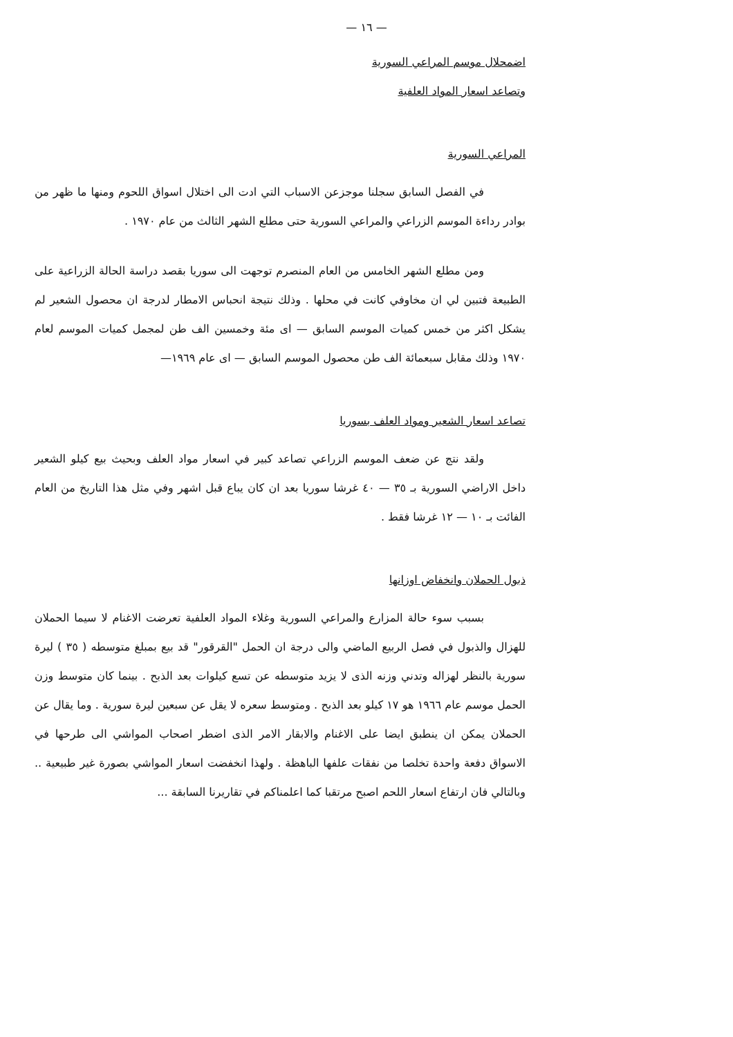— ١٦ —
اضمحلال موسم المراعي السورية
وتصاعد اسعار المواد العلفية
المراعي السورية
في الفصل السابق سجلنا موجزعن الاسباب التي ادت الى اختلال اسواق اللحوم ومنها ما ظهر من بوادر رداءة الموسم الزراعي والمراعي السورية حتى مطلع الشهر الثالث من عام ١٩٧٠ .
ومن مطلع الشهر الخامس من العام المنصرم توجهت الى سوريا بقصد دراسة الحالة الزراعية على الطبيعة فتبين لي ان مخاوفي كانت في محلها . وذلك نتيجة انحباس الامطار لدرجة ان محصول الشعير لم يشكل اكثر من خمس كميات الموسم السابق — اى مئة وخمسين الف طن لمجمل كميات الموسم لعام ١٩٧٠ وذلك مقابل سبعمائة الف طن محصول الموسم السابق — اى عام ١٩٦٩—
تصاعد اسعار الشعير ومواد العلف بسوريا
ولقد نتج عن ضعف الموسم الزراعي تصاعد كبير في اسعار مواد العلف وبحيث بيع كيلو الشعير داخل الاراضي السورية بـ ٣٥ — ٤٠ غرشا سوريا بعد ان كان يباع قبل اشهر وفي مثل هذا التاريخ من العام الفائت بـ ١٠ — ١٢ غرشا فقط .
ذبول الحملان وانخفاض اوزانها
بسبب سوء حالة المزارع والمراعي السورية وغلاء المواد العلفية تعرضت الاغنام لا سيما الحملان للهزال والذبول في فصل الربيع الماضي والى درجة ان الحمل "القرقور" قد بيع بمبلغ متوسطه ( ٣٥ ) ليرة سورية بالنظر لهزاله وتدني وزنه الذى لا يزيد متوسطه عن تسع كيلوات بعد الذبح . بينما كان متوسط وزن الحمل موسم عام ١٩٦٦ هو ١٧ كيلو بعد الذبح . ومتوسط سعره لا يقل عن سبعين ليرة سورية . وما يقال عن الحملان يمكن ان ينطبق ايضا على الاغنام والابقار الامر الذى اضطر اصحاب المواشي الى طرحها في الاسواق دفعة واحدة تخلصا من نفقات علفها الباهظة . ولهذا انخفضت اسعار المواشي بصورة غير طبيعية .. وبالتالي فان ارتفاع اسعار اللحم اصبح مرتقبا كما اعلمناكم في تقاريرنا السابقة ...